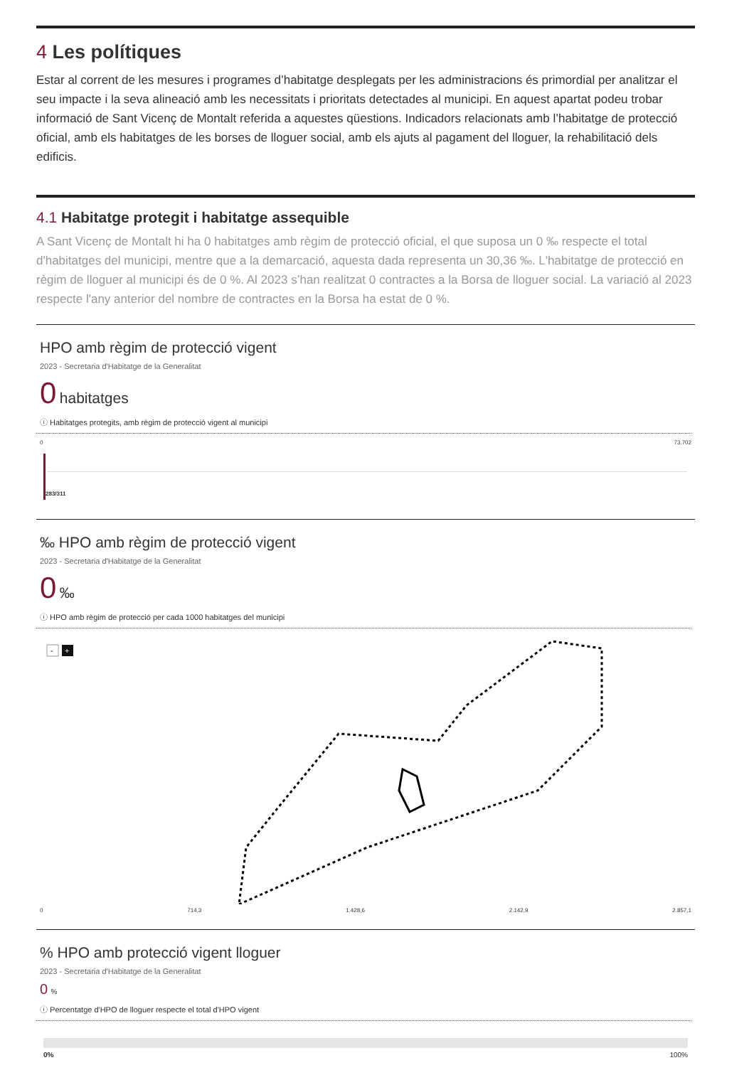4 Les polítiques
Estar al corrent de les mesures i programes d’habitatge desplegats per les administracions és primordial per analitzar el seu impacte i la seva alineació amb les necessitats i prioritats detectades al municipi. En aquest apartat podeu trobar informació de Sant Vicenç de Montalt referida a aquestes qüestions. Indicadors relacionats amb l’habitatge de protecció oficial, amb els habitatges de les borses de lloguer social, amb els ajuts al pagament del lloguer, la rehabilitació dels edificis.
4.1 Habitatge protegit i habitatge assequible
A Sant Vicenç de Montalt hi ha 0 habitatges amb règim de protecció oficial, el que suposa un 0 ‰ respecte el total d'habitatges del municipi, mentre que a la demarcació, aquesta dada representa un 30,36 ‰. L'habitatge de protecció en règim de lloguer al municipi és de 0 %. Al 2023 s’han realitzat 0 contractes a la Borsa de lloguer social. La variació al 2023 respecte l'any anterior del nombre de contractes en la Borsa ha estat de 0 %.
HPO amb règim de protecció vigent
2023 - Secretaria d'Habitatge de la Generalitat
0 habitatges
ⓘ Habitatges protegits, amb règim de protecció vigent al municipi
0 73.702
283/311
‰ HPO amb règim de protecció vigent
2023 - Secretaria d'Habitatge de la Generalitat
0 ‰
ⓘ HPO amb règim de protecció per cada 1000 habitatges del municipi
-
+
0 714,3 1.428,6 2.142,9 2.857,1
% HPO amb protecció vigent lloguer
2023 - Secretaria d'Habitatge de la Generalitat
0 %
ⓘ Percentatge d'HPO de lloguer respecte el total d'HPO vigent
0% 100%